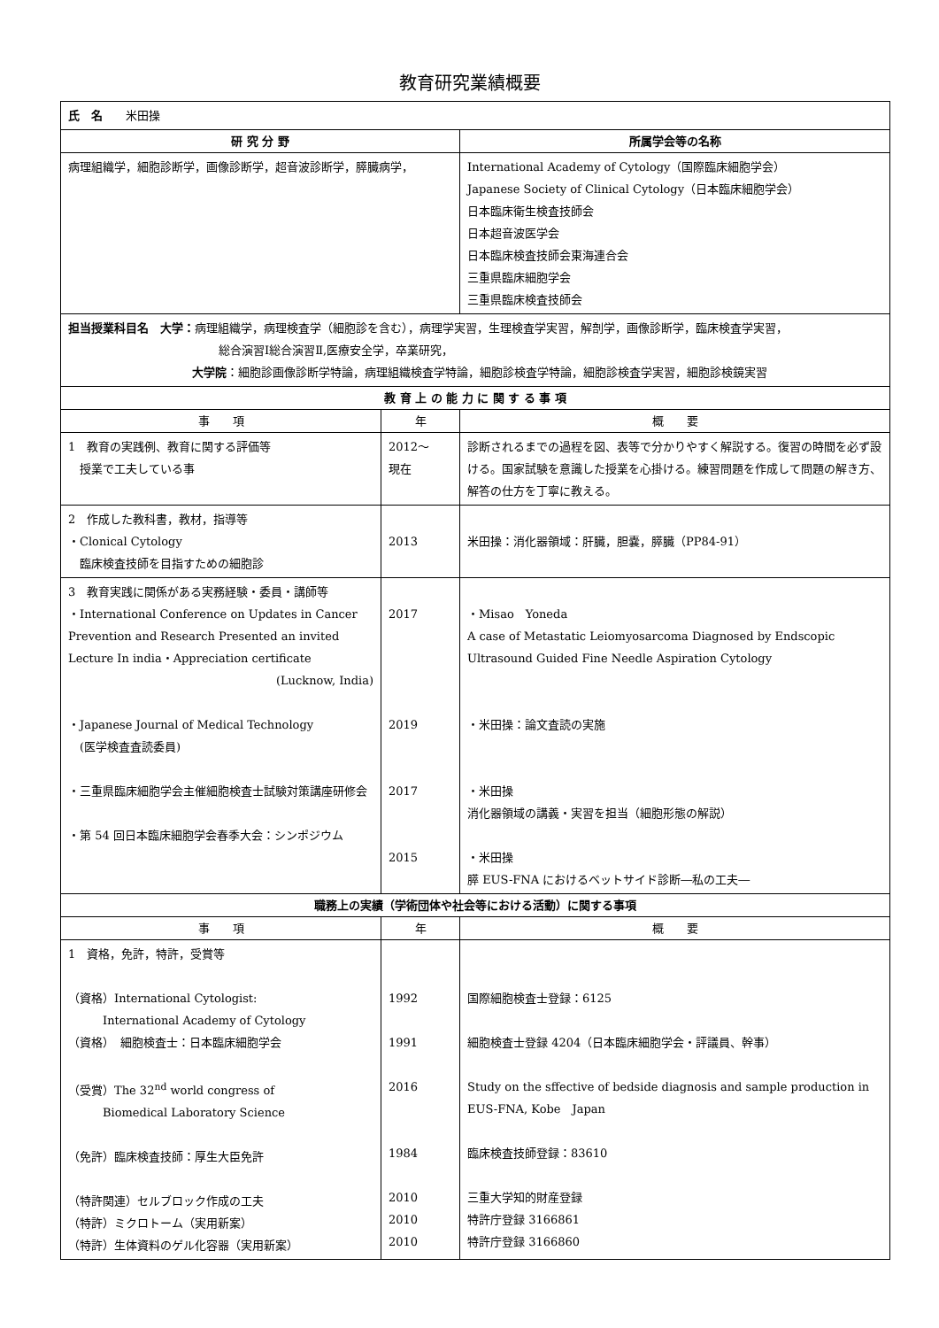教育研究業績概要
| 氏 名 米田操 | | |
| 研 究 分 野 | | 所属学会等の名称 |
| 病理組織学，細胞診断学，画像診断学，超音波診断学，膵臓病学， | | International Academy of Cytology（国際臨床細胞学会） Japanese Society of Clinical Cytology（日本臨床細胞学会） 日本臨床衛生検査技師会 日本超音波医学会 日本臨床検査技師会東海連合会 三重県臨床細胞学会 三重県臨床検査技師会 |
| 担当授業科目名 大学： 病理組織学，病理検査学（細胞診を含む），病理学実習，生理検査学実習，解剖学，画像診断学，臨床検査学実習， 総合演習Ⅰ総合演習Ⅱ,医療安全学，卒業研究， 大学院 ：細胞診画像診断学特論，病理組織検査学特論，細胞診検査学特論，細胞診検査学実習，細胞診検鏡実習 | | |
| 教 育 上 の 能 力 に 関 す る 事 項 | | |
| 事 項 | 年 | 概 要 |
| 1 教育の実践例、教育に関する評価等 授業で工夫している事 | 2012～ 現在 | 診断されるまでの過程を図、表等で分かりやすく解説する。復習の時間を必ず設ける。国家試験を意識した授業を心掛ける。練習問題を作成して問題の解き方、解答の仕方を丁寧に教える。 |
| 2 作成した教科書，教材，指導等 ・Clonical Cytology 臨床検査技師を目指すための細胞診 | 2013 | 米田操：消化器領域：肝臓，胆嚢，膵臓（PP84-91） |
| 3 教育実践に関係がある実務経験・委員・講師等 ・International Conference on Updates in Cancer Prevention and Research Presented an invited Lecture In india・Appreciation certificate (Lucknow, India) ・Japanese Journal of Medical Technology (医学検査査読委員) ・三重県臨床細胞学会主催細胞検査士試験対策講座研修会 ・第 54 回日本臨床細胞学会春季大会：シンポジウム | 2017 2019 2017 2015 | ・Misao Yoneda A case of Metastatic Leiomyosarcoma Diagnosed by Endscopic Ultrasound Guided Fine Needle Aspiration Cytology ・米田操：論文査読の実施 ・米田操 消化器領域の講義・実習を担当（細胞形態の解説） ・米田操 膵 EUS-FNA におけるベットサイド診断―私の工夫― |
| 職務上の実績（学術団体や社会等における活動）に関する事項 | | |
| 事 項 | 年 | 概 要 |
| 1 資格，免許，特許，受賞等 （資格）International Cytologist: International Academy of Cytology （資格） 細胞検査士：日本臨床細胞学会 （受賞）The 32<sup>nd</sup> world congress of Biomedical Laboratory Science （免許）臨床検査技師：厚生大臣免許 （特許関連）セルブロック作成の工夫 （特許）ミクロトーム（実用新案） （特許）生体資料のゲル化容器（実用新案） | 1992 1991 2016 1984 2010 2010 2010 | 国際細胞検査士登録：6125 細胞検査士登録 4204（日本臨床細胞学会・評議員、幹事） Study on the sffective of bedside diagnosis and sample production in EUS-FNA, Kobe Japan 臨床検査技師登録：83610 三重大学知的財産登録 特許庁登録 3166861 特許庁登録 3166860 |